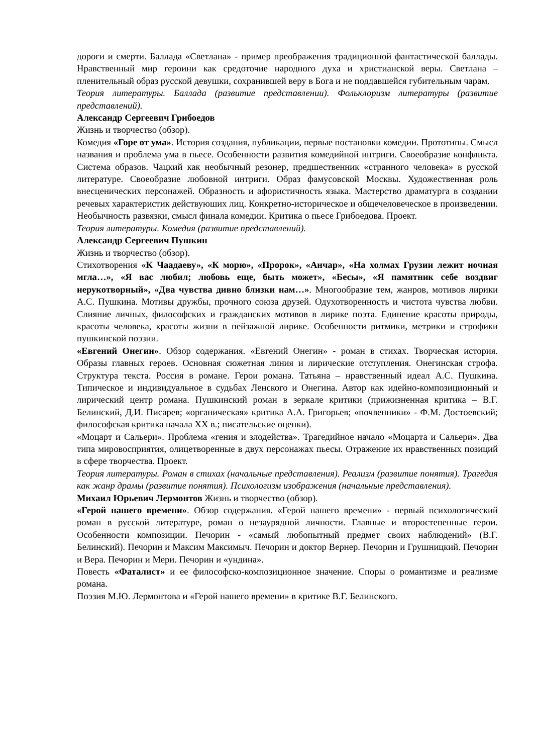дороги и смерти. Баллада «Светлана» - пример преображения традиционной фантастической баллады. Нравственный мир героини как средоточие народного духа и христианской веры. Светлана – пленительный образ русской девушки, сохранившей веру в Бога и не поддавшейся губительным чарам.
Теория литературы. Баллада (развитие представлении). Фольклоризм литературы (развитие представлений).
Александр Сергеевич Грибоедов
Жизнь и творчество (обзор).
Комедия «Горе от ума». История создания, публикации, первые постановки комедии. Прототипы. Смысл названия и проблема ума в пьесе. Особенности развития комедийной интриги. Своеобразие конфликта. Система образов. Чацкий как необычный резонер, предшественник «странного человека» в русской литературе. Своеобразие любовной интриги. Образ фамусовской Москвы. Художественная роль внесценических персонажей. Образность и афористичность языка. Мастерство драматурга в создании речевых характеристик действуюших лиц. Конкретно-историческое и общечеловеческое в произведении. Необычность развязки, смысл финала комедии. Критика о пьесе Грибоедова. Проект.
Теория литературы. Комедия (развитие представлений).
Александр Сергеевич Пушкин
Жизнь и творчество (обзор).
Стихотворения «К Чаадаеву», «К морю», «Пророк», «Анчар», «На холмах Грузии лежит ночная мгла…», «Я вас любил; любовь еще, быть может», «Бесы», «Я памятник себе воздвиг нерукотворный», «Два чувства дивно близки нам…». Многообразие тем, жанров, мотивов лирики А.С. Пушкина. Мотивы дружбы, прочного союза друзей. Одухотворенность и чистота чувства любви. Слияние личных, философских и гражданских мотивов в лирике поэта. Единение красоты природы, красоты человека, красоты жизни в пейзажной лирике. Особенности ритмики, метрики и строфики пушкинской поэзии.
«Евгений Онегин». Обзор содержания. «Евгений Онегин» - роман в стихах. Творческая история. Образы главных героев. Основная сюжетная линия и лирические отступления. Онегинская строфа. Структура текста. Россия в романе. Герои романа. Татьяна – нравственный идеал А.С. Пушкина. Типическое и индивидуальное в судьбах Ленского и Онегина. Автор как идейно-композиционный и лирический центр романа. Пушкинский роман в зеркале критики (прижизненная критика – В.Г. Белинский, Д.И. Писарев; «органическая» критика А.А. Григорьев; «почвенники» - Ф.М. Достоевский; философская критика начала XX в.; писательские оценки).
«Моцарт и Сальери». Проблема «гения и злодейства». Трагедийное начало «Моцарта и Сальери». Два типа мировосприятия, олицетворенные в двух персонажах пьесы. Отражение их нравственных позиций в сфере творчества. Проект.
Теория литературы. Роман в стихах (начальные представления). Реализм (развитие понятия). Трагедия как жанр драмы (развитие понятия). Психологизм изображения (начальные представления).
Михаил Юрьевич Лермонтов Жизнь и творчество (обзор).
«Герой нашего времени». Обзор содержания. «Герой нашего времени» - первый психологический роман в русской литературе, роман о незаурядной личности. Главные и второстепенные герои. Особенности композиции. Печорин - «самый любопытный предмет своих наблюдений» (В.Г. Белинский). Печорин и Максим Максимыч. Печорин и доктор Вернер. Печорин и Грушницкий. Печорин и Вера. Печорин и Мери. Печорин и «ундина».
Повесть «Фаталист» и ее философско-композиционное значение. Споры о романтизме и реализме романа.
Поэзия М.Ю. Лермонтова и «Герой нашего времени» в критике В.Г. Белинского.